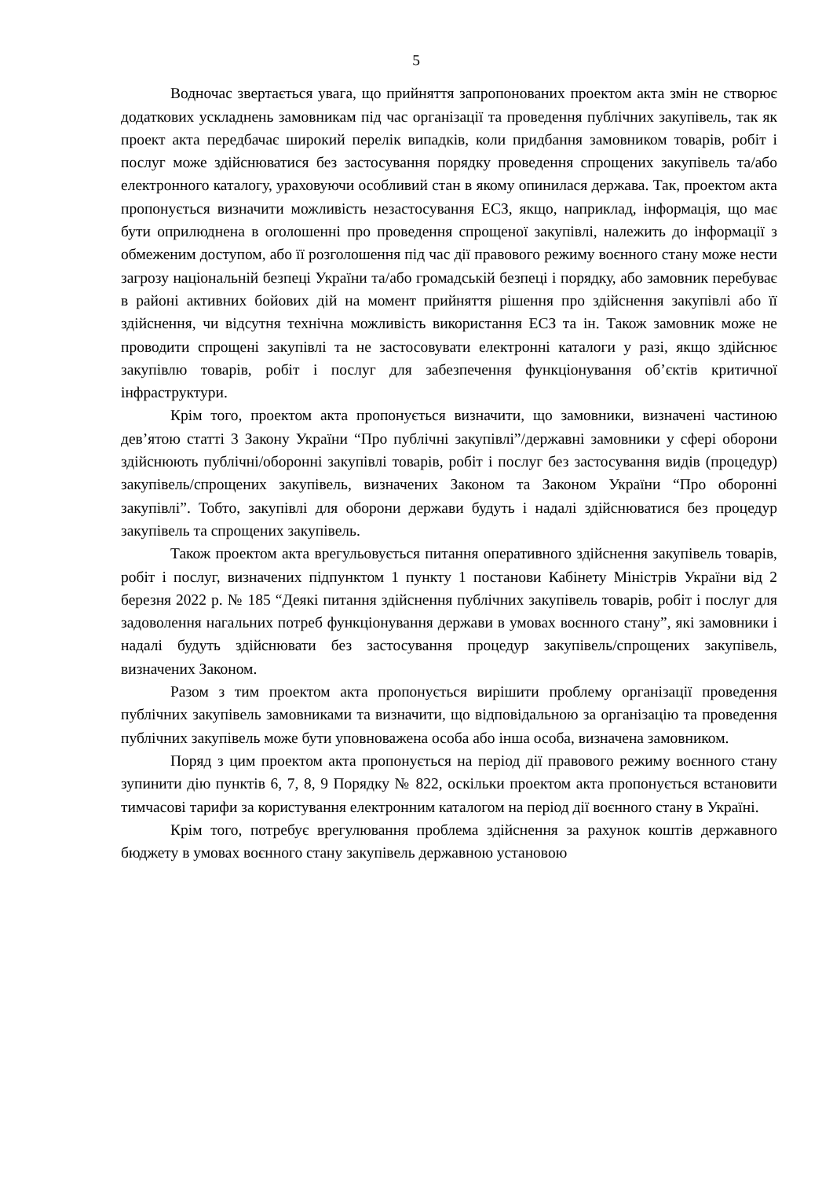5
Водночас звертається увага, що прийняття запропонованих проектом акта змін не створює додаткових ускладнень замовникам під час організації та проведення публічних закупівель, так як проект акта передбачає широкий перелік випадків, коли придбання замовником товарів, робіт і послуг може здійснюватися без застосування порядку проведення спрощених закупівель та/або електронного каталогу, ураховуючи особливий стан в якому опинилася держава. Так, проектом акта пропонується визначити можливість незастосування ЕСЗ, якщо, наприклад, інформація, що має бути оприлюднена в оголошенні про проведення спрощеної закупівлі, належить до інформації з обмеженим доступом, або її розголошення під час дії правового режиму воєнного стану може нести загрозу національній безпеці України та/або громадській безпеці і порядку, або замовник перебуває в районі активних бойових дій на момент прийняття рішення про здійснення закупівлі або її здійснення, чи відсутня технічна можливість використання ЕСЗ та ін. Також замовник може не проводити спрощені закупівлі та не застосовувати електронні каталоги у разі, якщо здійснює закупівлю товарів, робіт і послуг для забезпечення функціонування об’єктів критичної інфраструктури.
Крім того, проектом акта пропонується визначити, що замовники, визначені частиною дев’ятою статті 3 Закону України “Про публічні закупівлі”/державні замовники у сфері оборони здійснюють публічні/оборонні закупівлі товарів, робіт і послуг без застосування видів (процедур) закупівель/спрощених закупівель, визначених Законом та Законом України “Про оборонні закупівлі”. Тобто, закупівлі для оборони держави будуть і надалі здійснюватися без процедур закупівель та спрощених закупівель.
Також проектом акта врегульовується питання оперативного здійснення закупівель товарів, робіт і послуг, визначених підпунктом 1 пункту 1 постанови Кабінету Міністрів України від 2 березня 2022 р. № 185 “Деякі питання здійснення публічних закупівель товарів, робіт і послуг для задоволення нагальних потреб функціонування держави в умовах воєнного стану”, які замовники і надалі будуть здійснювати без застосування процедур закупівель/спрощених закупівель, визначених Законом.
Разом з тим проектом акта пропонується вирішити проблему організації проведення публічних закупівель замовниками та визначити, що відповідальною за організацію та проведення публічних закупівель може бути уповноважена особа або інша особа, визначена замовником.
Поряд з цим проектом акта пропонується на період дії правового режиму воєнного стану зупинити дію пунктів 6, 7, 8, 9 Порядку № 822, оскільки проектом акта пропонується встановити тимчасові тарифи за користування електронним каталогом на період дії воєнного стану в Україні.
Крім того, потребує врегулювання проблема здійснення за рахунок коштів державного бюджету в умовах воєнного стану закупівель державною установою